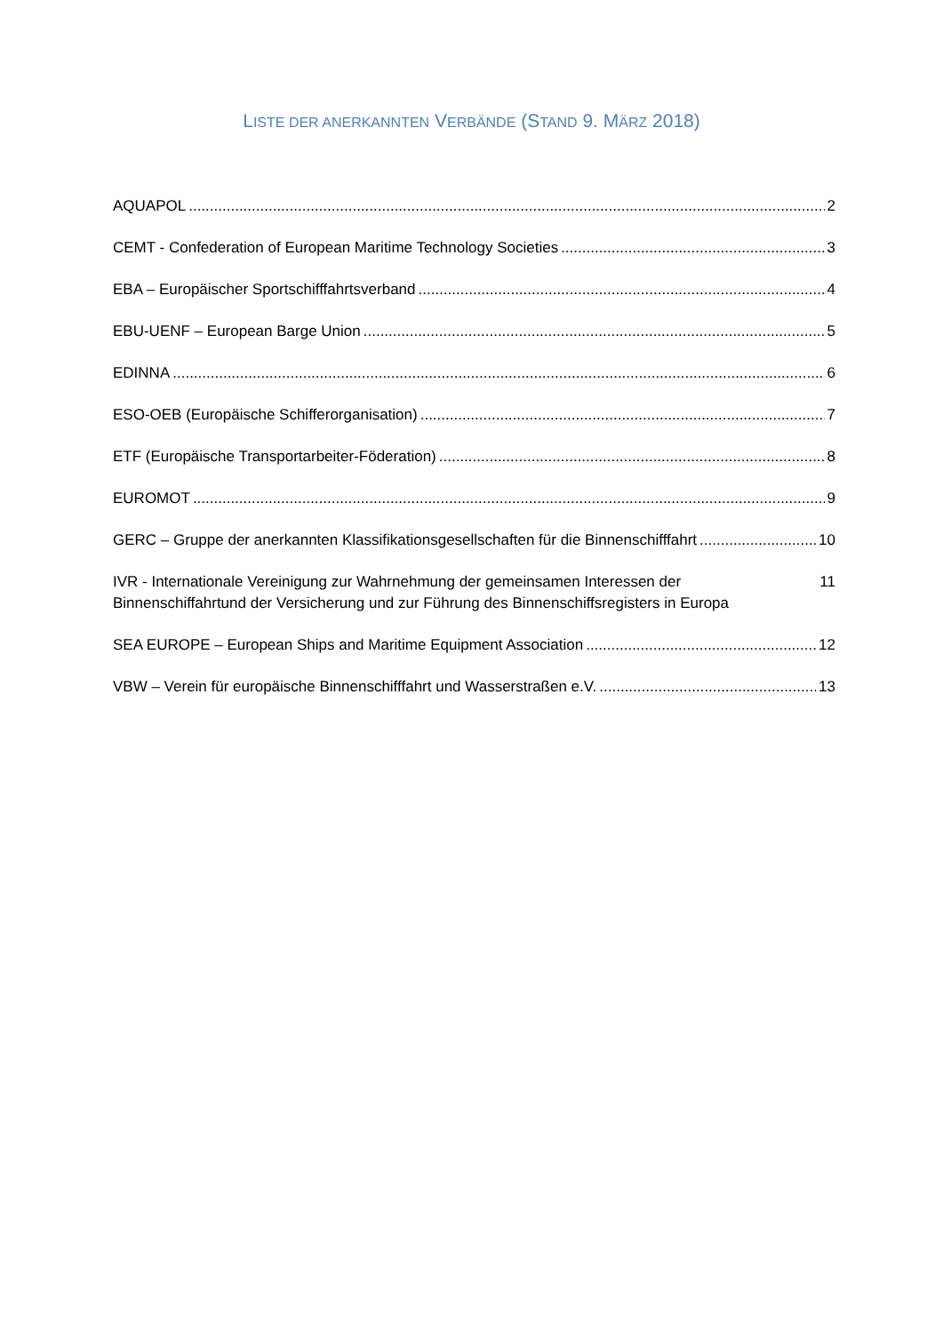LISTE DER ANERKANNTEN VERBÄNDE (STAND 9. MÄRZ 2018)
AQUAPOL 2
CEMT - Confederation of European Maritime Technology Societies 3
EBA – Europäischer Sportschifffahrtsverband 4
EBU-UENF – European Barge Union 5
EDINNA 6
ESO-OEB (Europäische Schifferorganisation) 7
ETF (Europäische Transportarbeiter-Föderation) 8
EUROMOT 9
GERC – Gruppe der anerkannten Klassifikationsgesellschaften für die Binnenschifffahrt 10
IVR - Internationale Vereinigung zur Wahrnehmung der gemeinsamen Interessen der Binnenschiffahrtund der Versicherung und zur Führung des Binnenschiffsregisters in Europa 11
SEA EUROPE – European Ships and Maritime Equipment Association 12
VBW – Verein für europäische Binnenschifffahrt und Wasserstraßen e.V. 13